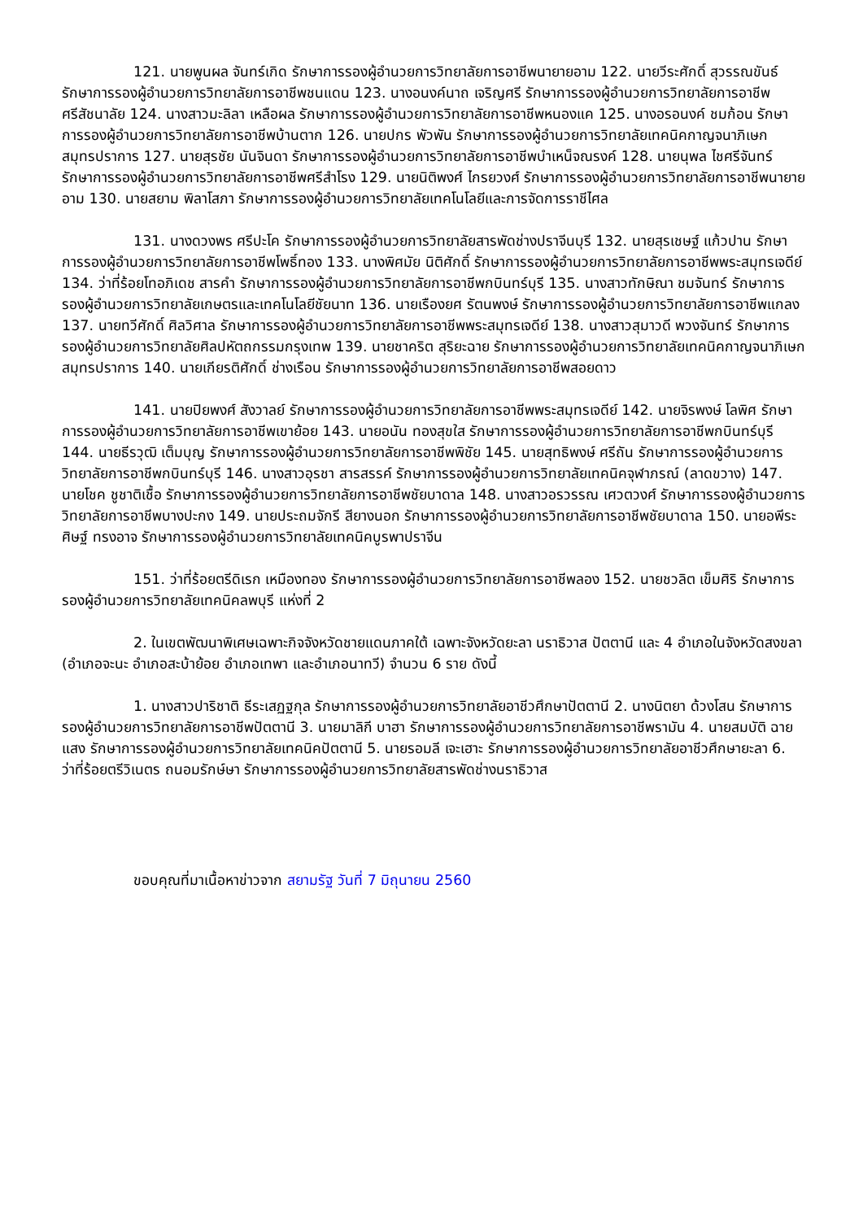121. นายพูนผล จันทร์เกิด รักษาการรองผู้อำนวยการวิทยาลัยการอาชีพนายายอาม 122. นายวีระศักดิ์ สุวรรณขันธ์ รักษาการรองผู้อำนวยการวิทยาลัยการอาชีพชนแดน 123. นางอนงค์นาถ เจริญศรี รักษาการรองผู้อำนวยการวิทยาลัยการอาชีพศรีสัชนาลัย 124. นางสาวมะลิลา เหลือผล รักษาการรองผู้อำนวยการวิทยาลัยการอาชีพหนองแค 125. นางอรอนงค์ ชมก้อน รักษาการรองผู้อำนวยการวิทยาลัยการอาชีพบ้านตาก 126. นายปกร พัวพัน รักษาการรองผู้อำนวยการวิทยาลัยเทคนิคกาญจนาภิเษก สมุทรปราการ 127. นายสุรชัย นันจินดา รักษาการรองผู้อำนวยการวิทยาลัยการอาชีพบำเหน็จณรงค์ 128. นายนุพล ไชศรีจันทร์ รักษาการรองผู้อำนวยการวิทยาลัยการอาชีพศรีสำโรง 129. นายนิติพงศ์ ไกรยวงศ์ รักษาการรองผู้อำนวยการวิทยาลัยการอาชีพนายายอาม 130. นายสยาม พิลาโสภา รักษาการรองผู้อำนวยการวิทยาลัยเทคโนโลยีและการจัดการราชีไศล
131. นางดวงพร ศรีปะโค รักษาการรองผู้อำนวยการวิทยาลัยสารพัดช่างปราจีนบุรี 132. นายสุรเชษฐ์ แก้วปาน รักษาการรองผู้อำนวยการวิทยาลัยการอาชีพโพธิ์ทอง 133. นางพิศมัย นิติศักดิ์ รักษาการรองผู้อำนวยการวิทยาลัยการอาชีพพระสมุทรเจดีย์ 134. ว่าที่ร้อยโทอภิเดช สารคำ รักษาการรองผู้อำนวยการวิทยาลัยการอาชีพกบินทร์บุรี 135. นางสาวทักษิณา ชมจันทร์ รักษาการรองผู้อำนวยการวิทยาลัยเกษตรและเทคโนโลยีชัยนาท 136. นายเรืองยศ รัตนพงษ์ รักษาการรองผู้อำนวยการวิทยาลัยการอาชีพแกลง 137. นายทวีศักดิ์ ศิลวิศาล รักษาการรองผู้อำนวยการวิทยาลัยการอาชีพพระสมุทรเจดีย์ 138. นางสาวสุมาวดี พวงจันทร์ รักษาการรองผู้อำนวยการวิทยาลัยศิลปหัตถกรรมกรุงเทพ 139. นายชาคริต สุริยะฉาย รักษาการรองผู้อำนวยการวิทยาลัยเทคนิคกาญจนาภิเษก สมุทรปราการ 140. นายเกียรติศักดิ์ ช่างเรือน รักษาการรองผู้อำนวยการวิทยาลัยการอาชีพสอยดาว
141. นายปิยพงศ์ สังวาลย์ รักษาการรองผู้อำนวยการวิทยาลัยการอาชีพพระสมุทรเจดีย์ 142. นายจิรพงษ์ โลพิศ รักษาการรองผู้อำนวยการวิทยาลัยการอาชีพเขาย้อย 143. นายอนัน ทองสุขใส รักษาการรองผู้อำนวยการวิทยาลัยการอาชีพกบินทร์บุรี 144. นายธีรวุฒิ เต็มบุญ รักษาการรองผู้อำนวยการวิทยาลัยการอาชีพพิชัย 145. นายสุทธิพงษ์ ศรีถัน รักษาการรองผู้อำนวยการวิทยาลัยการอาชีพกบินทร์บุรี 146. นางสาวอุรชา สารสรรค์ รักษาการรองผู้อำนวยการวิทยาลัยเทคนิคจุฬาภรณ์ (ลาดขวาง) 147. นายโชค ชูชาติเชื้อ รักษาการรองผู้อำนวยการวิทยาลัยการอาชีพชัยบาดาล 148. นางสาวอรวรรณ เศวตวงศ์ รักษาการรองผู้อำนวยการวิทยาลัยการอาชีพบางปะกง 149. นายประถมจักรี สียางนอก รักษาการรองผู้อำนวยการวิทยาลัยการอาชีพชัยบาดาล 150. นายอพีระศิษฐ์ ทรงอาจ รักษาการรองผู้อำนวยการวิทยาลัยเทคนิคบูรพาปราจีน
151. ว่าที่ร้อยตรีดิเรก เหมืองทอง รักษาการรองผู้อำนวยการวิทยาลัยการอาชีพลอง 152. นายชวลิต เข็มศิริ รักษาการรองผู้อำนวยการวิทยาลัยเทคนิคลพบุรี แห่งที่ 2
2. ในเขตพัฒนาพิเศษเฉพาะกิจจังหวัดชายแดนภาคใต้ เฉพาะจังหวัดยะลา นราธิวาส ปัตตานี และ 4 อำเภอในจังหวัดสงขลา (อำเภอจะนะ อำเภอสะบ้าย้อย อำเภอเทพา และอำเภอนาทวี) จำนวน 6 ราย ดังนี้
1. นางสาวปาริชาติ ธีระเสฏฐกุล รักษาการรองผู้อำนวยการวิทยาลัยอาชีวศึกษาปัตตานี 2. นางนิตยา ด้วงโสน รักษาการรองผู้อำนวยการวิทยาลัยการอาชีพปัตตานี 3. นายมาลิกี บาฮา รักษาการรองผู้อำนวยการวิทยาลัยการอาชีพรามัน 4. นายสมบัติ ฉายแสง รักษาการรองผู้อำนวยการวิทยาลัยเทคนิคปัตตานี 5. นายรอมลี เจะเฮาะ รักษาการรองผู้อำนวยการวิทยาลัยอาชีวศึกษายะลา 6. ว่าที่ร้อยตรีวิเนตร ถนอมรักษ์ษา รักษาการรองผู้อำนวยการวิทยาลัยสารพัดช่างนราธิวาส
ขอบคุณที่มาเนื้อหาข่าวจาก สยามรัฐ วันที่ 7 มิถุนายน 2560